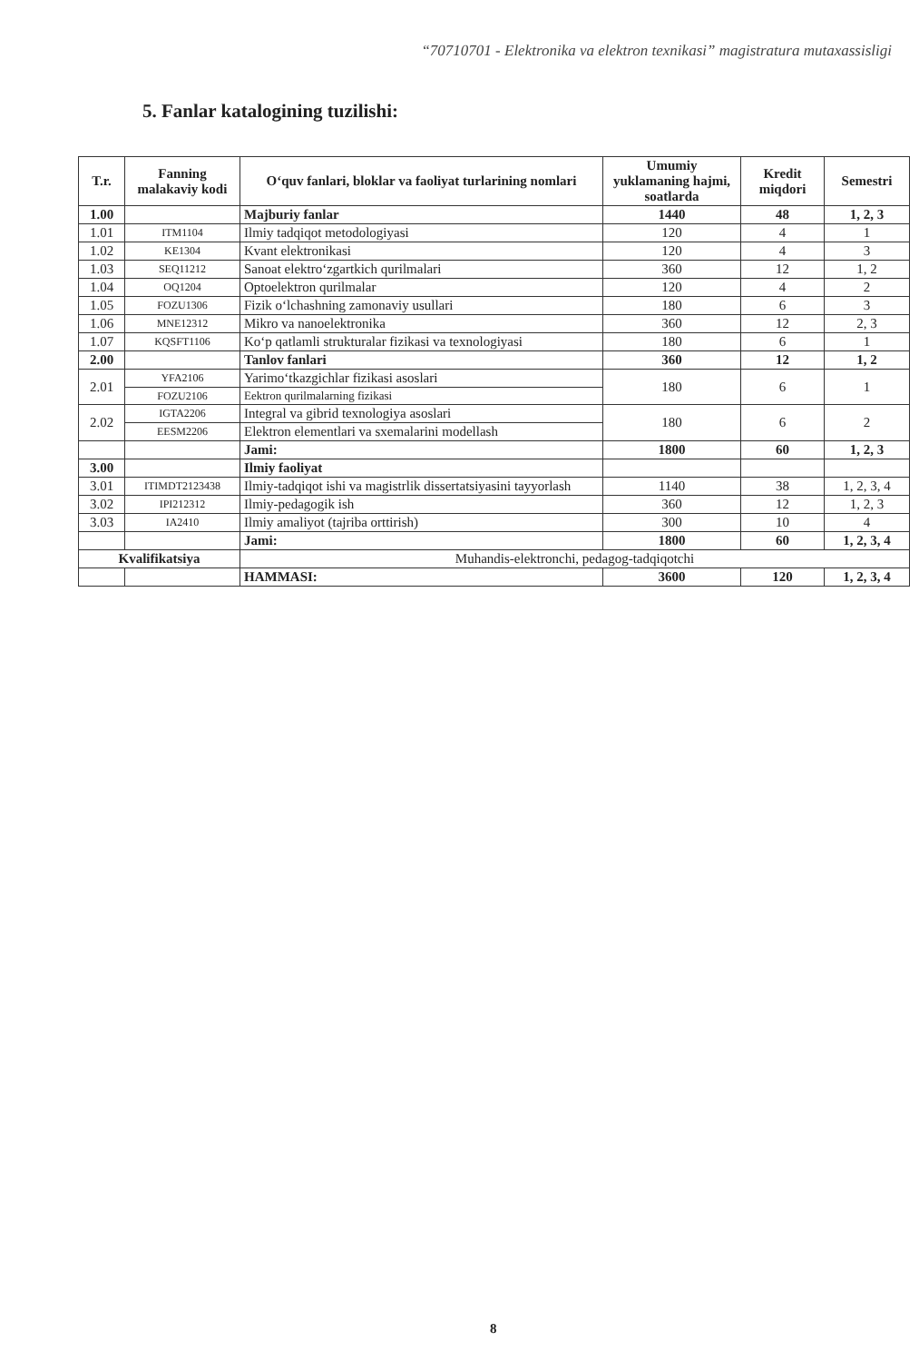“70710701 - Elektronika va elektron texnikasi” magistratura mutaxassisligi
5. Fanlar katalogining tuzilishi:
| T.r. | Fanning malakaviy kodi | O‘quv fanlari, bloklar va faoliyat turlarining nomlari | Umumiy yuklamaning hajmi, soatlarda | Kredit miqdori | Semestri |
| --- | --- | --- | --- | --- | --- |
| 1.00 | | Majburiy fanlar | 1440 | 48 | 1, 2, 3 |
| 1.01 | ITM1104 | Ilmiy tadqiqot metodologiyasi | 120 | 4 | 1 |
| 1.02 | KE1304 | Kvant elektronikasi | 120 | 4 | 3 |
| 1.03 | SEQ11212 | Sanoat elektro‘zgartkich qurilmalari | 360 | 12 | 1, 2 |
| 1.04 | OQ1204 | Optoelektron qurilmalar | 120 | 4 | 2 |
| 1.05 | FOZU1306 | Fizik o‘lchashning zamonaviy usullari | 180 | 6 | 3 |
| 1.06 | MNE12312 | Mikro va nanoelektronika | 360 | 12 | 2, 3 |
| 1.07 | KQSFT1106 | Ko‘p qatlamli strukturalar fizikasi va texnologiyasi | 180 | 6 | 1 |
| 2.00 | | Tanlov fanlari | 360 | 12 | 1, 2 |
| 2.01 | YFA2106 | Yarimo‘tkazgichlar fizikasi asoslari | 180 | 6 | 1 |
| | FOZU2106 | Eektron qurilmalarning fizikasi | | | |
| 2.02 | IGTA2206 | Integral va gibrid texnologiya asoslari | 180 | 6 | 2 |
| | EESM2206 | Elektron elementlari va sxemalarini modellash | | | |
| | | Jami: | 1800 | 60 | 1, 2, 3 |
| 3.00 | | Ilmiy faoliyat | | | |
| 3.01 | ITIMDT2123438 | Ilmiy-tadqiqot ishi va magistrlik dissertatsiyasini tayyorlash | 1140 | 38 | 1, 2, 3, 4 |
| 3.02 | IPI212312 | Ilmiy-pedagogik ish | 360 | 12 | 1, 2, 3 |
| 3.03 | IA2410 | Ilmiy amaliyot (tajriba orttirish) | 300 | 10 | 4 |
| | | Jami: | 1800 | 60 | 1, 2, 3, 4 |
| Kvalifikatsiya | | Muhandis-elektronchi, pedagog-tadqiqotchi | | | |
| | | HAMMASI: | 3600 | 120 | 1, 2, 3, 4 |
8